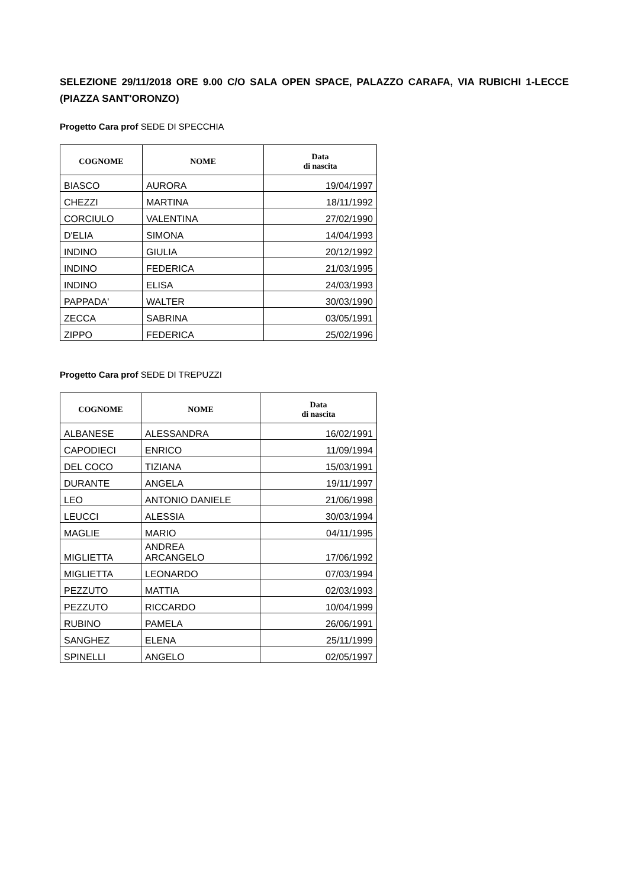SELEZIONE 29/11/2018 ORE 9.00 C/O SALA OPEN SPACE, PALAZZO CARAFA, VIA RUBICHI 1-LECCE (PIAZZA SANT'ORONZO)
Progetto Cara prof SEDE DI SPECCHIA
| COGNOME | NOME | Data di nascita |
| --- | --- | --- |
| BIASCO | AURORA | 19/04/1997 |
| CHEZZI | MARTINA | 18/11/1992 |
| CORCIULO | VALENTINA | 27/02/1990 |
| D'ELIA | SIMONA | 14/04/1993 |
| INDINO | GIULIA | 20/12/1992 |
| INDINO | FEDERICA | 21/03/1995 |
| INDINO | ELISA | 24/03/1993 |
| PAPPADA' | WALTER | 30/03/1990 |
| ZECCA | SABRINA | 03/05/1991 |
| ZIPPO | FEDERICA | 25/02/1996 |
Progetto Cara prof SEDE DI TREPUZZI
| COGNOME | NOME | Data di nascita |
| --- | --- | --- |
| ALBANESE | ALESSANDRA | 16/02/1991 |
| CAPODIECI | ENRICO | 11/09/1994 |
| DEL COCO | TIZIANA | 15/03/1991 |
| DURANTE | ANGELA | 19/11/1997 |
| LEO | ANTONIO DANIELE | 21/06/1998 |
| LEUCCI | ALESSIA | 30/03/1994 |
| MAGLIE | MARIO | 04/11/1995 |
| MIGLIETTA | ANDREA ARCANGELO | 17/06/1992 |
| MIGLIETTA | LEONARDO | 07/03/1994 |
| PEZZUTO | MATTIA | 02/03/1993 |
| PEZZUTO | RICCARDO | 10/04/1999 |
| RUBINO | PAMELA | 26/06/1991 |
| SANGHEZ | ELENA | 25/11/1999 |
| SPINELLI | ANGELO | 02/05/1997 |